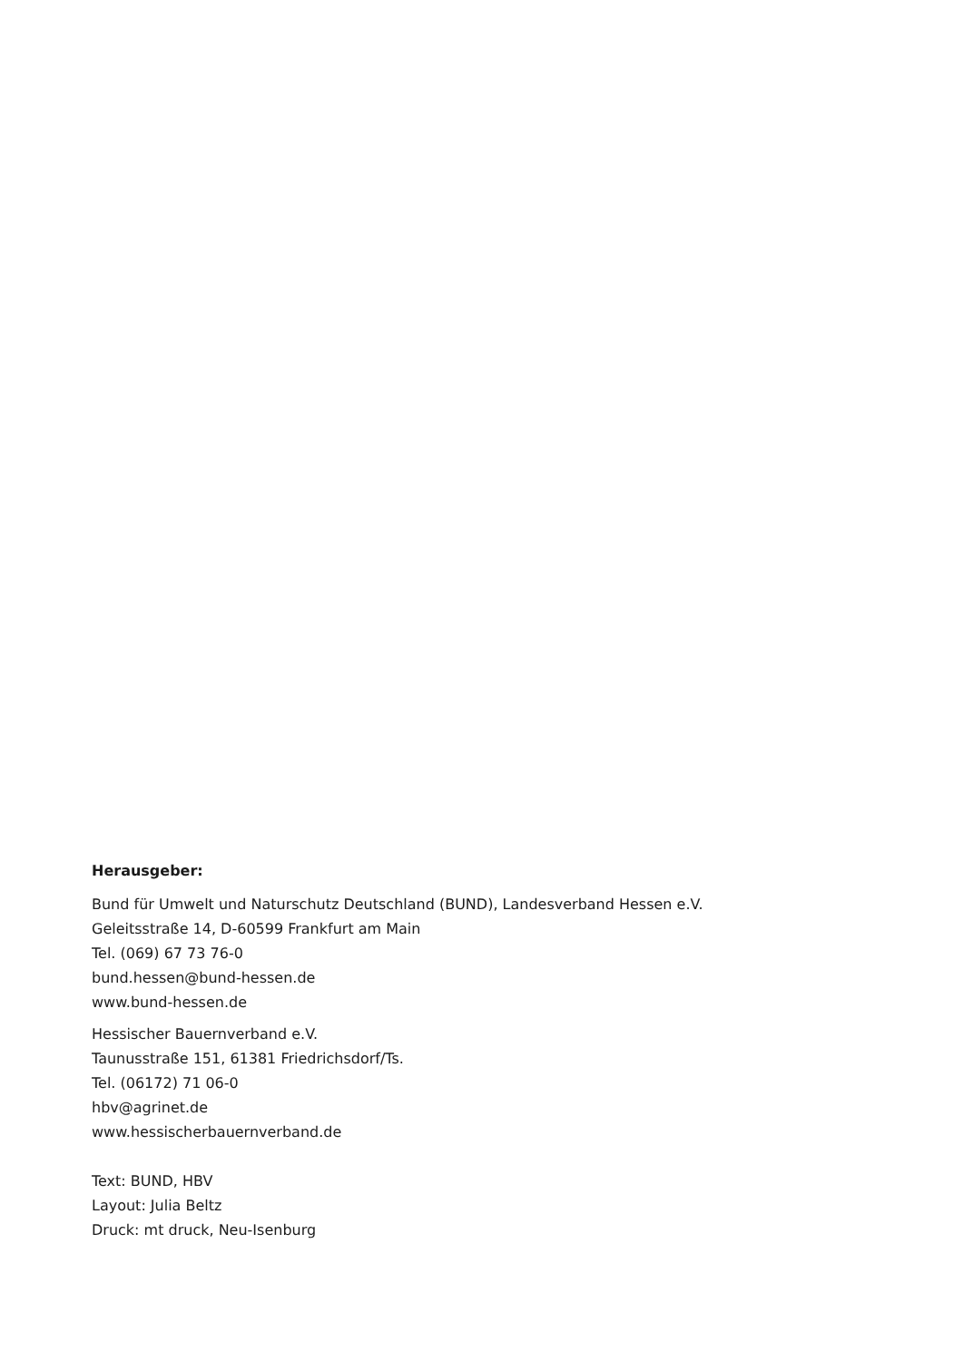Herausgeber:
Bund für Umwelt und Naturschutz Deutschland (BUND), Landesverband Hessen e.V.
Geleitsstraße 14, D-60599 Frankfurt am Main
Tel. (069) 67 73 76-0
bund.hessen@bund-hessen.de
www.bund-hessen.de
Hessischer Bauernverband e.V.
Taunusstraße 151, 61381 Friedrichsdorf/Ts.
Tel. (06172) 71 06-0
hbv@agrinet.de
www.hessischerbauernverband.de
Text: BUND, HBV
Layout: Julia Beltz
Druck: mt druck, Neu-Isenburg